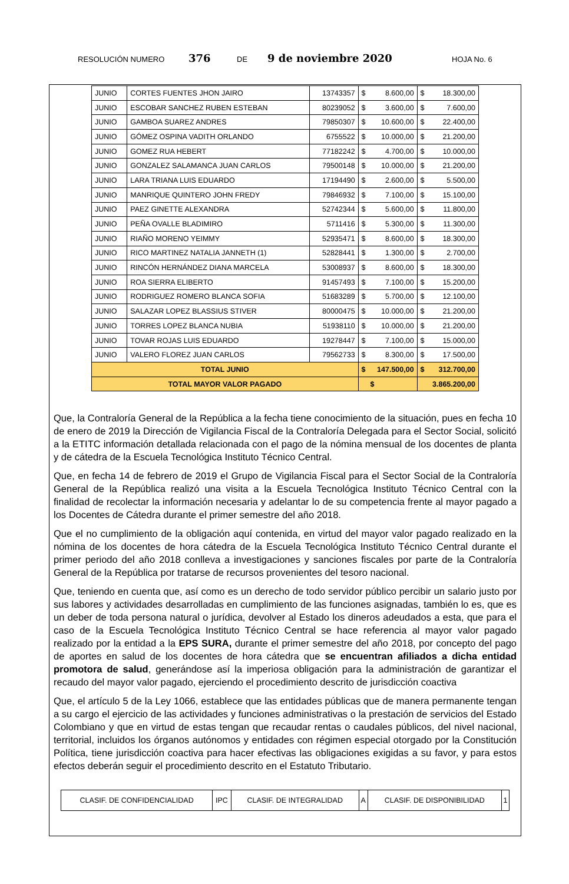RESOLUCIÓN NUMERO 376 DE 9 de noviembre 2020 HOJA No. 6
| JUNIO | CORTES FUENTES JHON JAIRO | 13743357 | $ 8.600,00 | $ 18.300,00 |
| JUNIO | ESCOBAR SANCHEZ RUBEN ESTEBAN | 80239052 | $ 3.600,00 | $ 7.600,00 |
| JUNIO | GAMBOA SUAREZ ANDRES | 79850307 | $ 10.600,00 | $ 22.400,00 |
| JUNIO | GÓMEZ OSPINA VADITH ORLANDO | 6755522 | $ 10.000,00 | $ 21.200,00 |
| JUNIO | GOMEZ RUA HEBERT | 77182242 | $ 4.700,00 | $ 10.000,00 |
| JUNIO | GONZALEZ SALAMANCA JUAN CARLOS | 79500148 | $ 10.000,00 | $ 21.200,00 |
| JUNIO | LARA TRIANA LUIS EDUARDO | 17194490 | $ 2.600,00 | $ 5.500,00 |
| JUNIO | MANRIQUE QUINTERO JOHN FREDY | 79846932 | $ 7.100,00 | $ 15.100,00 |
| JUNIO | PAEZ GINETTE ALEXANDRA | 52742344 | $ 5.600,00 | $ 11.800,00 |
| JUNIO | PEÑA OVALLE BLADIMIRO | 5711416 | $ 5.300,00 | $ 11.300,00 |
| JUNIO | RIAÑO MORENO YEIMMY | 52935471 | $ 8.600,00 | $ 18.300,00 |
| JUNIO | RICO MARTINEZ NATALIA JANNETH (1) | 52828441 | $ 1.300,00 | $ 2.700,00 |
| JUNIO | RINCÓN HERNÁNDEZ DIANA MARCELA | 53008937 | $ 8.600,00 | $ 18.300,00 |
| JUNIO | ROA SIERRA ELIBERTO | 91457493 | $ 7.100,00 | $ 15.200,00 |
| JUNIO | RODRIGUEZ ROMERO BLANCA SOFIA | 51683289 | $ 5.700,00 | $ 12.100,00 |
| JUNIO | SALAZAR LOPEZ BLASSIUS STIVER | 80000475 | $ 10.000,00 | $ 21.200,00 |
| JUNIO | TORRES LOPEZ BLANCA NUBIA | 51938110 | $ 10.000,00 | $ 21.200,00 |
| JUNIO | TOVAR ROJAS LUIS EDUARDO | 19278447 | $ 7.100,00 | $ 15.000,00 |
| JUNIO | VALERO FLOREZ JUAN CARLOS | 79562733 | $ 8.300,00 | $ 17.500,00 |
| TOTAL JUNIO | | | $ 147.500,00 | $ 312.700,00 |
| TOTAL MAYOR VALOR PAGADO | | | $ | 3.865.200,00 |
Que, la Contraloría General de la República a la fecha tiene conocimiento de la situación, pues en fecha 10 de enero de 2019 la Dirección de Vigilancia Fiscal de la Contraloría Delegada para el Sector Social, solicitó a la ETITC información detallada relacionada con el pago de la nómina mensual de los docentes de planta y de cátedra de la Escuela Tecnológica Instituto Técnico Central.
Que, en fecha 14 de febrero de 2019 el Grupo de Vigilancia Fiscal para el Sector Social de la Contraloría General de la República realizó una visita a la Escuela Tecnológica Instituto Técnico Central con la finalidad de recolectar la información necesaria y adelantar lo de su competencia frente al mayor pagado a los Docentes de Cátedra durante el primer semestre del año 2018.
Que el no cumplimiento de la obligación aquí contenida, en virtud del mayor valor pagado realizado en la nómina de los docentes de hora cátedra de la Escuela Tecnológica Instituto Técnico Central durante el primer periodo del año 2018 conlleva a investigaciones y sanciones fiscales por parte de la Contraloría General de la República por tratarse de recursos provenientes del tesoro nacional.
Que, teniendo en cuenta que, así como es un derecho de todo servidor público percibir un salario justo por sus labores y actividades desarrolladas en cumplimiento de las funciones asignadas, también lo es, que es un deber de toda persona natural o jurídica, devolver al Estado los dineros adeudados a esta, que para el caso de la Escuela Tecnológica Instituto Técnico Central se hace referencia al mayor valor pagado realizado por la entidad a la EPS SURA, durante el primer semestre del año 2018, por concepto del pago de aportes en salud de los docentes de hora cátedra que se encuentran afiliados a dicha entidad promotora de salud, generándose así la imperiosa obligación para la administración de garantizar el recaudo del mayor valor pagado, ejerciendo el procedimiento descrito de jurisdicción coactiva
Que, el artículo 5 de la Ley 1066, establece que las entidades públicas que de manera permanente tengan a su cargo el ejercicio de las actividades y funciones administrativas o la prestación de servicios del Estado Colombiano y que en virtud de estas tengan que recaudar rentas o caudales públicos, del nivel nacional, territorial, incluidos los órganos autónomos y entidades con régimen especial otorgado por la Constitución Política, tiene jurisdicción coactiva para hacer efectivas las obligaciones exigidas a su favor, y para estos efectos deberán seguir el procedimiento descrito en el Estatuto Tributario.
| CLASIF. DE CONFIDENCIALIDAD | IPC | CLASIF. DE INTEGRALIDAD | A | CLASIF. DE DISPONIBILIDAD | 1 |